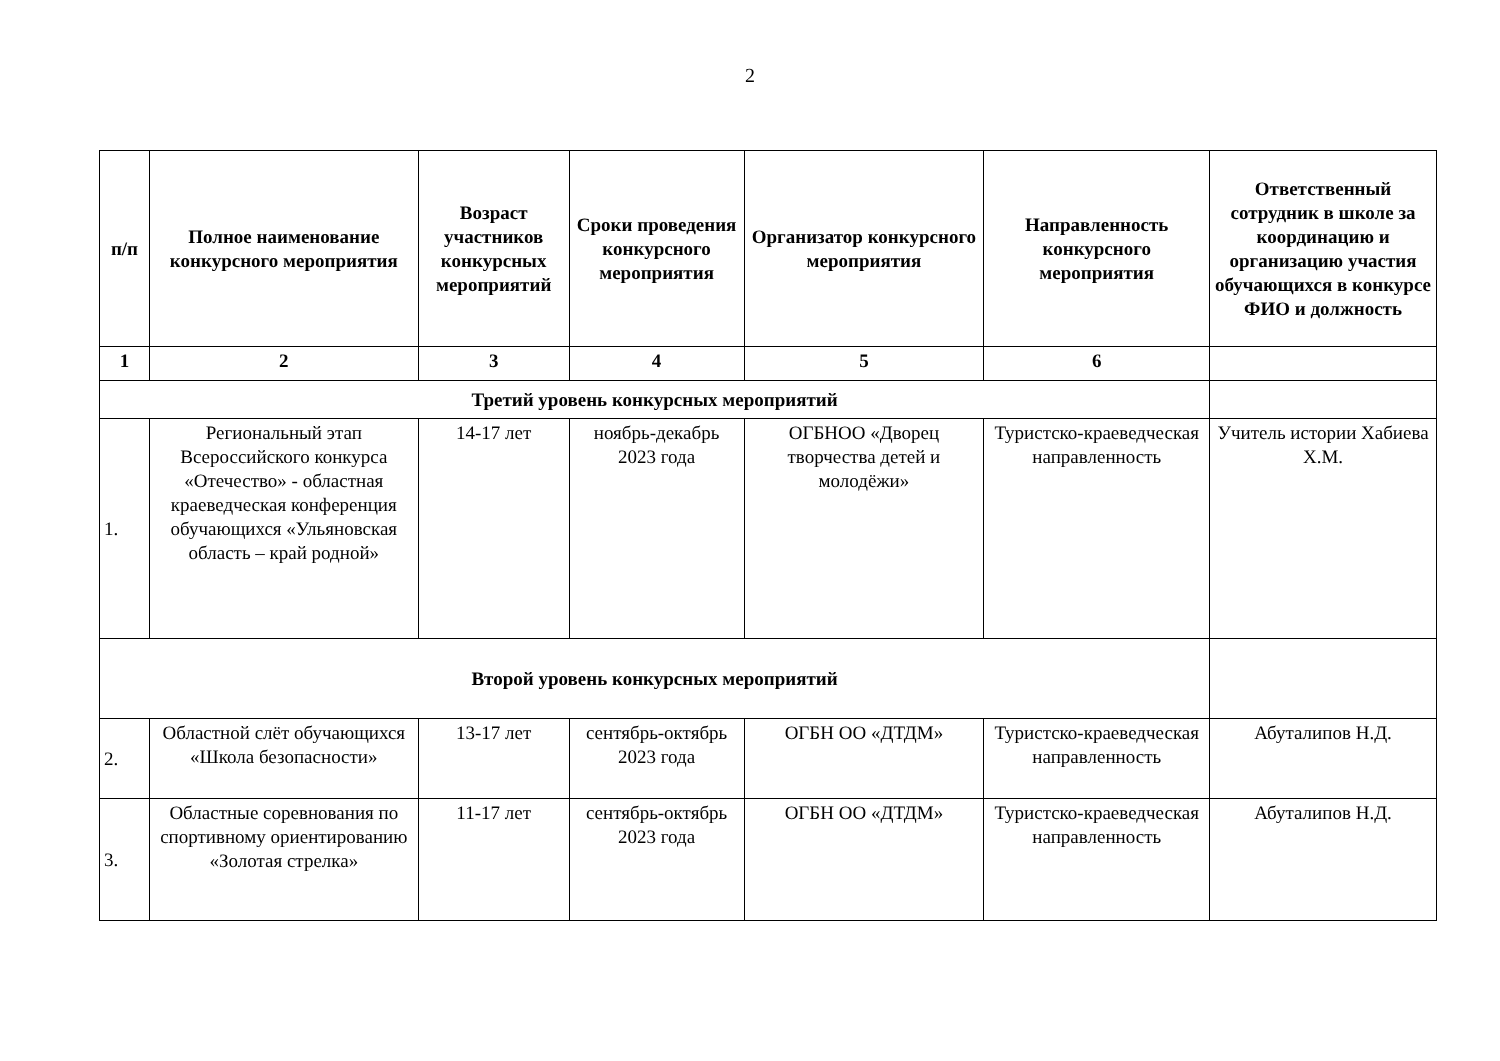2
| п/п | Полное наименование конкурсного мероприятия | Возраст участников конкурсных мероприятий | Сроки проведения конкурсного мероприятия | Организатор конкурсного мероприятия | Направленность конкурсного мероприятия | Ответственный сотрудник в школе за координацию и организацию участия обучающихся в конкурсе ФИО и должность |
| --- | --- | --- | --- | --- | --- | --- |
| 1 | 2 | 3 | 4 | 5 | 6 | |
| Третий уровень конкурсных мероприятий | | | | | | |
| 1. | Региональный этап Всероссийского конкурса «Отечество» - областная краеведческая конференция обучающихся «Ульяновская область – край родной» | 14-17 лет | ноябрь-декабрь 2023 года | ОГБНОО «Дворец творчества детей и молодёжи» | Туристско-краеведческая направленность | Учитель истории Хабиева Х.М. |
| Второй уровень конкурсных мероприятий | | | | | | |
| 2. | Областной слёт обучающихся «Школа безопасности» | 13-17 лет | сентябрь-октябрь 2023 года | ОГБН ОО «ДТДМ» | Туристско-краеведческая направленность | Абуталипов Н.Д. |
| 3. | Областные соревнования по спортивному ориентированию «Золотая стрелка» | 11-17 лет | сентябрь-октябрь 2023 года | ОГБН ОО «ДТДМ» | Туристско-краеведческая направленность | Абуталипов Н.Д. |